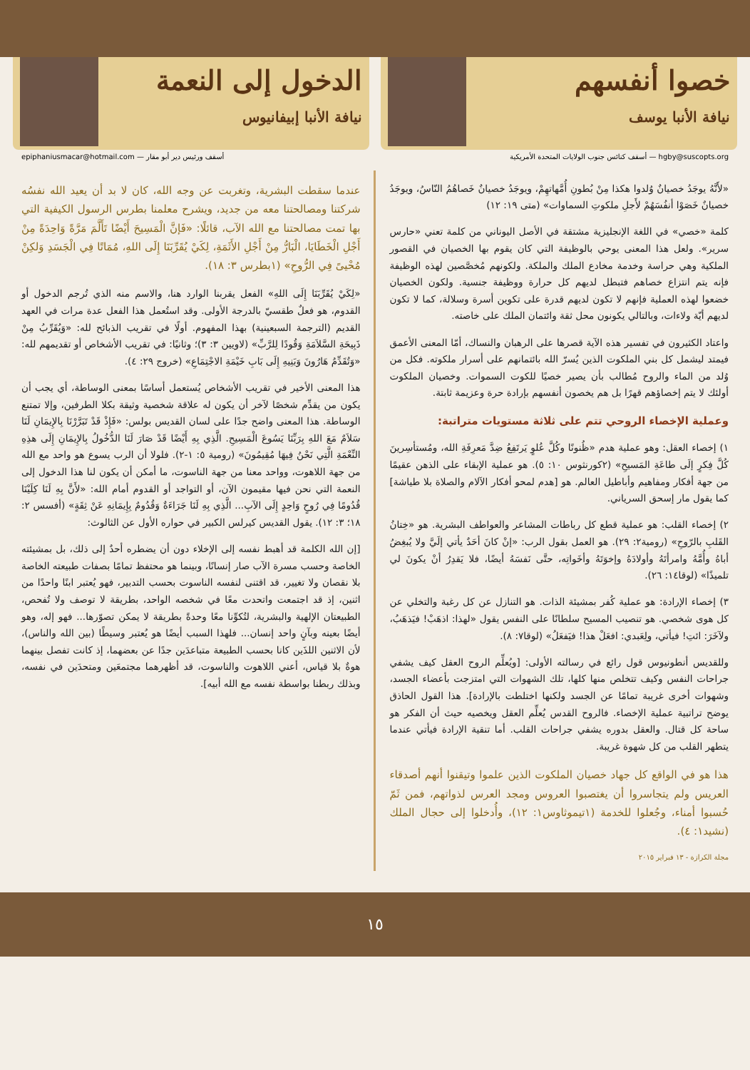خصوا أنفسهم
نيافة الأنبا يوسف
الدخول إلى النعمة
نيافة الأنبا إبيفانيوس
hgby@suscopts.org — أسقف كنائس جنوب الولايات المتحدة الأمريكية أسقف ورئيس دير أبو مقار — epiphaniusmacar@hotmail.com
«لأَنَّهُ يوجَدُ خصيانٌ وُلدوا هكذا مِنْ بُطونِ أُمَّهاتهِمْ، ويوجَدُ خصيانٌ خَصاهُمُ النّاسُ، ويوجَدُ خصيانٌ خَصَوْا أنفُسَهُمْ لأَجلِ ملكوتِ السماوات» (متى ١٩: ١٢)
كلمة «خصي» في اللغة الإنجليزية مشتقة في الأصل اليوناني من كلمة تعني «حارس سرير». ولعل هذا المعنى يوحي بالوظيفة التي كان يقوم بها الخصيان في القصور الملكية وهي حراسة وخدمة مخادع الملك والملكة. ولكونهم مُخصَّصين لهذه الوظيفة فإنه يتم انتزاع خصاهم فتبطل لديهم كل حرارة ووظيفة جنسية. ولكون الخصيان خضعوا لهذه العملية فإنهم لا تكون لديهم قدرة على تكوين أسرة وسلالة، كما لا تكون لديهم أيّة ولاءات، وبالتالي يكونون محل ثقة وائتمان الملك على خاصته.
واعتاد الكثيرون في تفسير هذه الآية قصرها على الرهبان والنساك، أمّا المعنى الأعمق فيمتد ليشمل كل بني الملكوت الذين يُسرّ الله بائتمانهم على أسرار ملكوته. فكل من وُلد من الماء والروح مُطالب بأن يصير خصيًا للكوت السموات. وخصيان الملكوت أولئك لا يتم إخصاؤهم قهرًا بل هم يخصون أنفسهم بإرادة حرة وعزيمة ثابتة.
وعملية الإخصاء الروحي تتم على ثلاثة مستويات متراتبة:
١) إخصاء العقل: وهو عملية هدم «ظُنونًا وكُلَّ عُلوٍ يَرتَفِعُ ضِدَّ مَعرِفَةِ الله، ومُستأسِرينَ كُلَّ فِكرٍ إلَى طاعَةِ المَسيحِ» (٢كورنثوس ١٠: ٥). هو عملية الإبقاء على الذهن عقيمًا من جهة أفكار ومفاهيم وأباطيل العالم. هو [هدم لمحو أفكار الآلام والصلاة بلا طياشة] كما يقول مار إسحق السرياني.
٢) إخصاء القلب: هو عملية قطع كل رباطات المشاعر والعواطف البشرية. هو «خِتانُ القَلبِ بالرّوحِ» (رومية٢: ٢٩). هو العمل بقول الرب: «إنْ كانَ أحَدٌ يأتي إلَيَّ ولا يُبغِضُ أباهُ وأُمَّهُ وامرأتَهُ وأولادَهُ وإخوَتَهُ وأخَواتِه، حتَّى نَفسَهُ أيضًا، فلا يَقدِرُ أنْ يكونَ لي تلميذًا» (لوقا١٤: ٢٦).
٣) إخصاء الإرادة: هو عملية كُفر بمشيئة الذات. هو التنازل عن كل رغبة والتخلي عن كل هوى شخصي. هو تنصيب المسيح سلطانًا على النفس يقول «لهذا: اذهَبْ! فيَذهَبُ، ولآخَرَ: ائتِ! فيأتي، ولِعَبدي: افعَلْ هذا! فيَفعَلُ» (لوقا٧: ٨).
وللقديس أنطونيوس قول رائع في رسالته الأولى: [ويُعلِّم الروح العقل كيف يشفي جراحات النفس وكيف تتخلص منها كلها، تلك الشهوات التي امتزجت بأعضاء الجسد، وشهوات أخرى غريبة تمامًا عن الجسد ولكنها اختلطت بالإرادة]. هذا القول الحاذق يوضح تراتبية عملية الإخصاء. فالروح القدس يُعلِّم العقل ويخصيه حيث أن الفكر هو ساحة كل قتال. والعقل بدوره يشفي جراحات القلب. أما تنقية الإرادة فيأتي عندما يتطهر القلب من كل شهوة غريبة.
هذا هو في الواقع كل جهاد خصيان الملكوت الذين علموا وتيقنوا أنهم أصدقاء العريس ولم يتجاسروا أن يغتصبوا العروس ومجد العرس لذواتهم، فمن ثَمّ حُسبوا أمناء، وجُعلوا للخدمة (١تيموثاوس١: ١٢)، وأُدخلوا إلى حجال الملك (نشيد١: ٤).
مجلة الكرازة - ١٣ فبراير ٢٠١٥
عندما سقطت البشرية، وتغربت عن وجه الله، كان لا بد أن يعيد الله نفسُه شركتنا ومصالحتنا معه من جديد، ويشرح معلمنا بطرس الرسول الكيفية التي بها تمت مصالحتنا مع الله الآب، قائلًا: «فَإنَّ الْمَسِيحَ أَيْضًا تَأَلَّمَ مَرَّةً وَاحِدَةً مِنْ أَجْلِ الْخَطَايَا، الْبَارُّ مِنْ أَجْلِ الأَثَمَةِ، لِكَيْ يُقَرِّبَنَا إِلَى اللهِ، مُمَاتًا فِي الْجَسَدِ وَلكِنْ مُحْيىً فِي الرُّوحِ» (١بطرس ٣: ١٨).
«لِكَيْ يُقَرِّبَنَا إِلَى اللهِ» الفعل يقربنا الوارد هنا، والاسم منه الذي تُرجم الدخول أو القدوم، هو فعلٌ طقسيّ بالدرجة الأولى. وقد استُعمل هذا الفعل عدة مرات في العهد القديم (الترجمة السبعينية) بهذا المفهوم. أولًا في تقريب الذبائح لله: «وَيُقَرِّبُ مِنْ ذَبِيحَةِ السَّلاَمَةِ وَقُودًا لِلرَّبِّ» (لاويين ٣: ٣)؛ وثانيًا: في تقريب الأشخاص أو تقديمهم لله: «وَتُقَدِّمُ هَارُونَ وَبَنِيهِ إِلَى بَابِ خَيْمَةِ الاجْتِمَاعِ» (خروج ٢٩: ٤).
هذا المعنى الأخير في تقريب الأشخاص يُستعمل أساسًا بمعنى الوساطة، أي يجب أن يكون من يقدِّم شخصًا لآخر أن يكون له علاقة شخصية وثيقة بكلا الطرفين، وإلا تمتنع الوساطة. هذا المعنى واضح جدًا على لسان القديس بولس: «فَإِذْ قَدْ تَبَرَّرْنَا بِالإِيمَانِ لَنَا سَلاَمٌ مَعَ اللهِ بِرَبِّنَا يَسُوعَ الْمَسِيحِ. الَّذِي بِهِ أَيْضًا قَدْ صَارَ لَنَا الدُّخُولُ بِالإِيمَانِ إِلَى هذِهِ النِّعْمَةِ الَّتِي نَحْنُ فِيهَا مُقِيمُونَ» (رومية ٥: ١-٢). فلولا أن الرب يسوع هو واحد مع الله من جهة اللاهوت، وواحد معنا من جهة الناسوت، ما أمكن أن يكون لنا هذا الدخول إلى النعمة التي نحن فيها مقيمون الآن، أو التواجد أو القدوم أمام الله: «لأَنَّ بِهِ لَنَا كِلَيْنَا قُدُومًا فِي رُوحٍ وَاحِدٍ إِلَى الآبِ... الَّذِي بِهِ لَنَا جَرَاءَةٌ وَقُدُومٌ بِإِيمَانِهِ عَنْ ثِقَةٍ» (أفسس ٢: ١٨؛ ٣: ١٢). يقول القديس كيرلس الكبير في حواره الأول عن الثالوث:
[إن الله الكلمة قد أهبط نفسه إلى الإخلاء دون أن يضطره أحدٌ إلى ذلك، بل بمشيئته الخاصة وحسب مسرة الآب صار إنسانًا، وبينما هو محتفظ تمامًا بصفات طبيعته الخاصة بلا نقصان ولا تغيير، قد اقتنى لنفسه الناسوت بحسب التدبير، فهو يُعتبر ابنًا واحدًا من اثنين، إذ قد اجتمعت واتحدت معًا في شخصه الواحد، بطريقة لا توصف ولا تُفحص، الطبيعتان الإلهية والبشرية، لتُكوِّنا معًا وحدةً بطريقة لا يمكن تصوّرها... فهو إله، وهو أيضًا بعينه وبآنٍ واحد إنسان... فلهذا السبب أيضًا هو يُعتبر وسيطًا (بين الله والناس)، لأن الاثنين اللذَين كانا بحسب الطبيعة متباعدَين جدًا عن بعضهما، إذ كانت تفصل بينهما هوةٌ بلا قياس، أعني اللاهوت والناسوت، قد أظهرهما مجتمعَين ومتحدَين في نفسه، وبذلك ربطنا بواسطة نفسه مع الله أبيه].
١٥